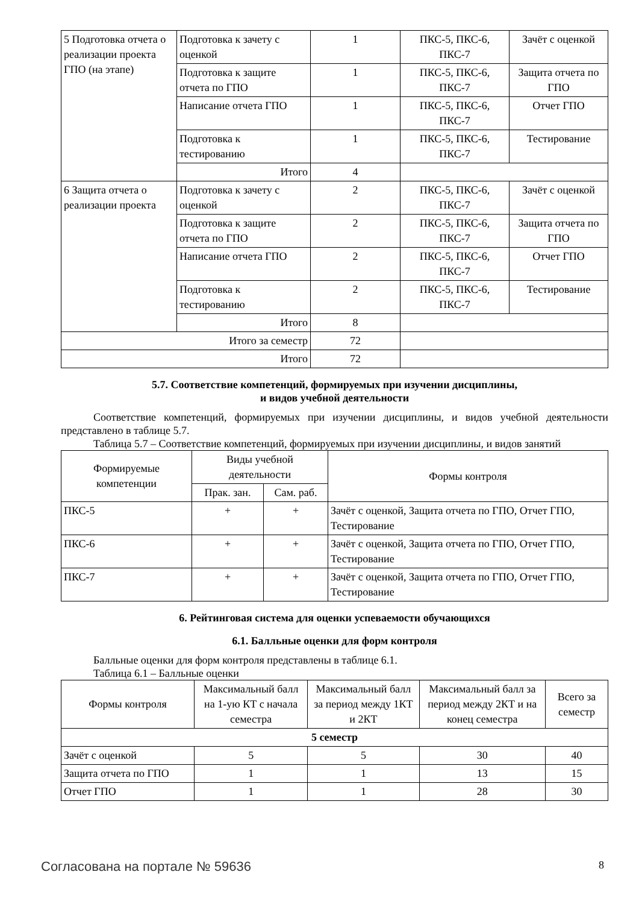| 5 Подготовка отчета о реализации проекта ГПО (на этапе) | Подготовка к зачету с оценкой | 1 | ПКС-5, ПКС-6, ПКС-7 | Зачёт с оценкой |
| | Подготовка к защите отчета по ГПО | 1 | ПКС-5, ПКС-6, ПКС-7 | Защита отчета по ГПО |
| | Написание отчета ГПО | 1 | ПКС-5, ПКС-6, ПКС-7 | Отчет ГПО |
| | Подготовка к тестированию | 1 | ПКС-5, ПКС-6, ПКС-7 | Тестирование |
| | Итого | 4 | | |
| 6 Защита отчета о реализации проекта | Подготовка к зачету с оценкой | 2 | ПКС-5, ПКС-6, ПКС-7 | Зачёт с оценкой |
| | Подготовка к защите отчета по ГПО | 2 | ПКС-5, ПКС-6, ПКС-7 | Защита отчета по ГПО |
| | Написание отчета ГПО | 2 | ПКС-5, ПКС-6, ПКС-7 | Отчет ГПО |
| | Подготовка к тестированию | 2 | ПКС-5, ПКС-6, ПКС-7 | Тестирование |
| | Итого | 8 | | |
| Итого за семестр | | 72 | | |
| Итого | | 72 | | |
5.7. Соответствие компетенций, формируемых при изучении дисциплины,
и видов учебной деятельности
Соответствие компетенций, формируемых при изучении дисциплины, и видов учебной деятельности представлено в таблице 5.7.
Таблица 5.7 – Соответствие компетенций, формируемых при изучении дисциплины, и видов занятий
| Формируемые компетенции | Виды учебной деятельности | | Формы контроля |
| --- | --- | --- | --- |
| | Прак. зан. | Сам. раб. | |
| ПКС-5 | + | + | Зачёт с оценкой, Защита отчета по ГПО, Отчет ГПО, Тестирование |
| ПКС-6 | + | + | Зачёт с оценкой, Защита отчета по ГПО, Отчет ГПО, Тестирование |
| ПКС-7 | + | + | Зачёт с оценкой, Защита отчета по ГПО, Отчет ГПО, Тестирование |
6. Рейтинговая система для оценки успеваемости обучающихся
6.1. Балльные оценки для форм контроля
Балльные оценки для форм контроля представлены в таблице 6.1.
Таблица 6.1 – Балльные оценки
| Формы контроля | Максимальный балл на 1-ую КТ с начала семестра | Максимальный балл за период между 1КТ и 2КТ | Максимальный балл за период между 2КТ и на конец семестра | Всего за семестр |
| --- | --- | --- | --- | --- |
| 5 семестр | | | | |
| Зачёт с оценкой | 5 | 5 | 30 | 40 |
| Защита отчета по ГПО | 1 | 1 | 13 | 15 |
| Отчет ГПО | 1 | 1 | 28 | 30 |
Согласована на портале № 59636 8